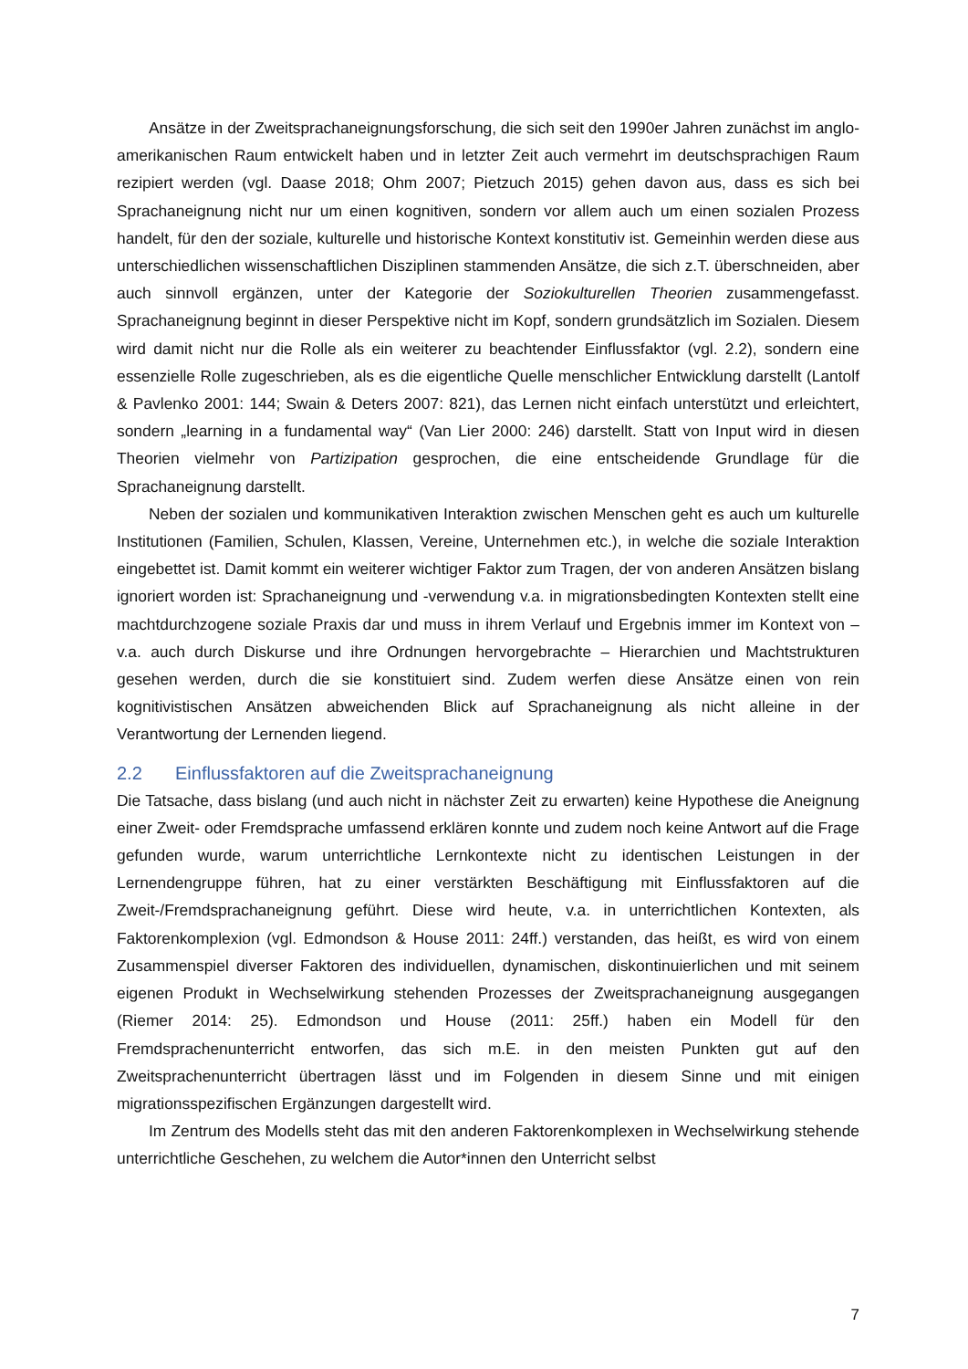Ansätze in der Zweitsprachaneignungsforschung, die sich seit den 1990er Jahren zunächst im anglo-amerikanischen Raum entwickelt haben und in letzter Zeit auch vermehrt im deutschsprachigen Raum rezipiert werden (vgl. Daase 2018; Ohm 2007; Pietzuch 2015) gehen davon aus, dass es sich bei Sprachaneignung nicht nur um einen kognitiven, sondern vor allem auch um einen sozialen Prozess handelt, für den der soziale, kulturelle und historische Kontext konstitutiv ist. Gemeinhin werden diese aus unterschiedlichen wissenschaftlichen Disziplinen stammenden Ansätze, die sich z.T. überschneiden, aber auch sinnvoll ergänzen, unter der Kategorie der Soziokulturellen Theorien zusammengefasst. Sprachaneignung beginnt in dieser Perspektive nicht im Kopf, sondern grundsätzlich im Sozialen. Diesem wird damit nicht nur die Rolle als ein weiterer zu beachtender Einflussfaktor (vgl. 2.2), sondern eine essenzielle Rolle zugeschrieben, als es die eigentliche Quelle menschlicher Entwicklung darstellt (Lantolf & Pavlenko 2001: 144; Swain & Deters 2007: 821), das Lernen nicht einfach unterstützt und erleichtert, sondern „learning in a fundamental way“ (Van Lier 2000: 246) darstellt. Statt von Input wird in diesen Theorien vielmehr von Partizipation gesprochen, die eine entscheidende Grundlage für die Sprachaneignung darstellt.
Neben der sozialen und kommunikativen Interaktion zwischen Menschen geht es auch um kulturelle Institutionen (Familien, Schulen, Klassen, Vereine, Unternehmen etc.), in welche die soziale Interaktion eingebettet ist. Damit kommt ein weiterer wichtiger Faktor zum Tragen, der von anderen Ansätzen bislang ignoriert worden ist: Sprachaneignung und -verwendung v.a. in migrationsbedingten Kontexten stellt eine machtdurchzogene soziale Praxis dar und muss in ihrem Verlauf und Ergebnis immer im Kontext von – v.a. auch durch Diskurse und ihre Ordnungen hervorgebrachte – Hierarchien und Machtstrukturen gesehen werden, durch die sie konstituiert sind. Zudem werfen diese Ansätze einen von rein kognitivistischen Ansätzen abweichenden Blick auf Sprachaneignung als nicht alleine in der Verantwortung der Lernenden liegend.
2.2 Einflussfaktoren auf die Zweitsprachaneignung
Die Tatsache, dass bislang (und auch nicht in nächster Zeit zu erwarten) keine Hypothese die Aneignung einer Zweit- oder Fremdsprache umfassend erklären konnte und zudem noch keine Antwort auf die Frage gefunden wurde, warum unterrichtliche Lernkontexte nicht zu identischen Leistungen in der Lernendengruppe führen, hat zu einer verstärkten Beschäftigung mit Einflussfaktoren auf die Zweit-/Fremdsprachaneignung geführt. Diese wird heute, v.a. in unterrichtlichen Kontexten, als Faktorenkomplexion (vgl. Edmondson & House 2011: 24ff.) verstanden, das heißt, es wird von einem Zusammenspiel diverser Faktoren des individuellen, dynamischen, diskontinuierlichen und mit seinem eigenen Produkt in Wechselwirkung stehenden Prozesses der Zweitsprachaneignung ausgegangen (Riemer 2014: 25). Edmondson und House (2011: 25ff.) haben ein Modell für den Fremdsprachenunterricht entworfen, das sich m.E. in den meisten Punkten gut auf den Zweitsprachenunterricht übertragen lässt und im Folgenden in diesem Sinne und mit einigen migrationsspezifischen Ergänzungen dargestellt wird.
Im Zentrum des Modells steht das mit den anderen Faktorenkomplexen in Wechselwirkung stehende unterrichtliche Geschehen, zu welchem die Autor*innen den Unterricht selbst
7